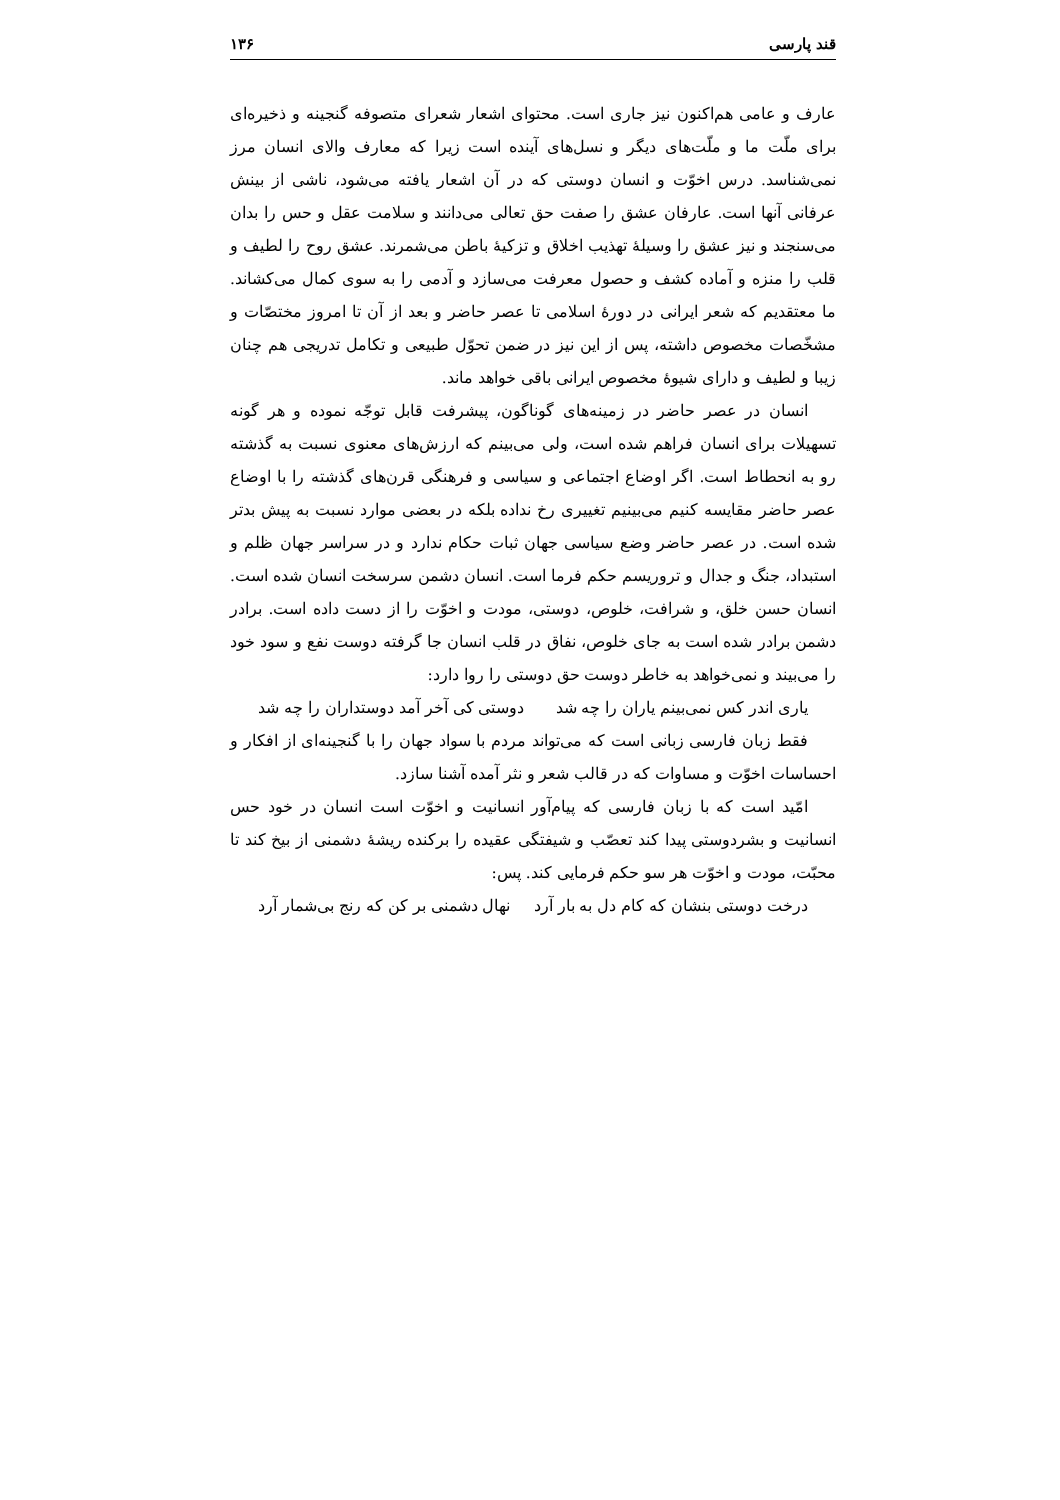قند پارسی ۱۳۶
عارف و عامی هم‌اکنون نیز جاری است. محتوای اشعار شعرای متصوفه گنجینه و ذخیره‌ای برای ملّت ما و ملّت‌های دیگر و نسل‌های آینده است زیرا که معارف والای انسان مرز نمی‌شناسد. درس اخوّت و انسان دوستی که در آن اشعار یافته می‌شود، ناشی از بینش عرفانی آنها است. عارفان عشق را صفت حق تعالی می‌دانند و سلامت عقل و حس را بدان می‌سنجند و نیز عشق را وسیلهٔ تهذیب اخلاق و تزکیهٔ باطن می‌شمرند. عشق روح را لطیف و قلب را منزه و آماده کشف و حصول معرفت می‌سازد و آدمی را به سوی کمال می‌کشاند. ما معتقدیم که شعر ایرانی در دورهٔ اسلامی تا عصر حاضر و بعد از آن تا امروز مختصّات و مشخّصات مخصوص داشته، پس از این نیز در ضمن تحوّل طبیعی و تکامل تدریجی هم چنان زیبا و لطیف و دارای شیوهٔ مخصوص ایرانی باقی خواهد ماند.
انسان در عصر حاضر در زمینه‌های گوناگون، پیشرفت قابل توجّه نموده و هر گونه تسهیلات برای انسان فراهم شده است، ولی می‌بینم که ارزش‌های معنوی نسبت به گذشته رو به انحطاط است. اگر اوضاع اجتماعی و سیاسی و فرهنگی قرن‌های گذشته را با اوضاع عصر حاضر مقایسه کنیم می‌بینیم تغییری رخ نداده بلکه در بعضی موارد نسبت به پیش بدتر شده است. در عصر حاضر وضع سیاسی جهان ثبات حکام ندارد و در سراسر جهان ظلم و استبداد، جنگ و جدال و تروریسم حکم فرما است. انسان دشمن سرسخت انسان شده است. انسان حسن خلق، و شرافت، خلوص، دوستی، مودت و اخوّت را از دست داده است. برادر دشمن برادر شده است به جای خلوص، نفاق در قلب انسان جا گرفته دوست نفع و سود خود را می‌بیند و نمی‌خواهد به خاطر دوست حق دوستی را روا دارد:
یاری اندر کس نمی‌بینم یاران را چه شد دوستی کی آخر آمد دوستداران را چه شد
فقط زبان فارسی زبانی است که می‌تواند مردم با سواد جهان را با گنجینه‌ای از افکار و احساسات اخوّت و مساوات که در قالب شعر و نثر آمده آشنا سازد.
امّید است که با زبان فارسی که پیام‌آور انسانیت و اخوّت است انسان در خود حس انسانیت و بشردوستی پیدا کند تعصّب و شیفتگی عقیده را برکنده ریشهٔ دشمنی از بیخ کند تا محبّت، مودت و اخوّت هر سو حکم فرمایی کند. پس:
درخت دوستی بنشان که کام دل به بار آرد نهال دشمنی بر کن که رنج بی‌شمار آرد